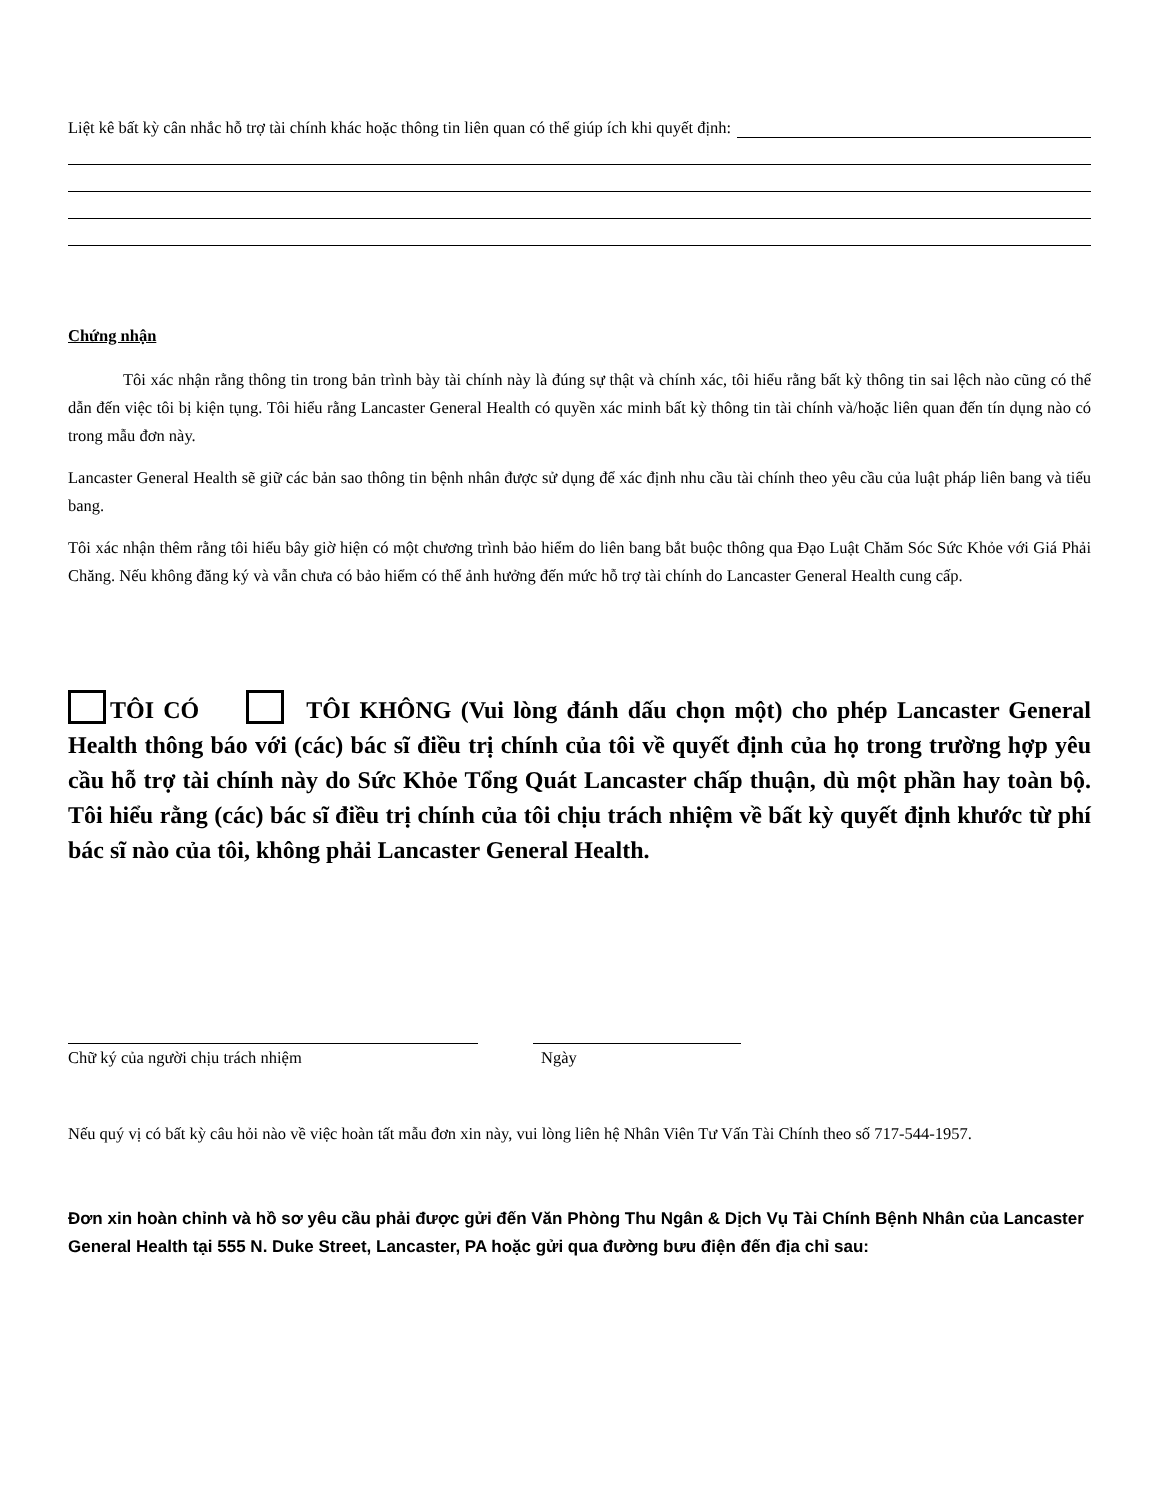Liệt kê bất kỳ cân nhắc hỗ trợ tài chính khác hoặc thông tin liên quan có thể giúp ích khi quyết định:
Chứng nhận
Tôi xác nhận rằng thông tin trong bản trình bày tài chính này là đúng sự thật và chính xác, tôi hiểu rằng bất kỳ thông tin sai lệch nào cũng có thể dẫn đến việc tôi bị kiện tụng. Tôi hiểu rằng Lancaster General Health có quyền xác minh bất kỳ thông tin tài chính và/hoặc liên quan đến tín dụng nào có trong mẫu đơn này.
Lancaster General Health sẽ giữ các bản sao thông tin bệnh nhân được sử dụng để xác định nhu cầu tài chính theo yêu cầu của luật pháp liên bang và tiểu bang.
Tôi xác nhận thêm rằng tôi hiểu bây giờ hiện có một chương trình bảo hiểm do liên bang bắt buộc thông qua Đạo Luật Chăm Sóc Sức Khỏe với Giá Phải Chăng. Nếu không đăng ký và vẫn chưa có bảo hiểm có thể ảnh hưởng đến mức hỗ trợ tài chính do Lancaster General Health cung cấp.
TÔI CÓ TÔI KHÔNG (Vui lòng đánh dấu chọn một) cho phép Lancaster General Health thông báo với (các) bác sĩ điều trị chính của tôi về quyết định của họ trong trường hợp yêu cầu hỗ trợ tài chính này do Sức Khỏe Tổng Quát Lancaster chấp thuận, dù một phần hay toàn bộ. Tôi hiểu rằng (các) bác sĩ điều trị chính của tôi chịu trách nhiệm về bất kỳ quyết định khước từ phí bác sĩ nào của tôi, không phải Lancaster General Health.
Chữ ký của người chịu trách nhiệm Ngày
Nếu quý vị có bất kỳ câu hỏi nào về việc hoàn tất mẫu đơn xin này, vui lòng liên hệ Nhân Viên Tư Vấn Tài Chính theo số 717-544-1957.
Đơn xin hoàn chỉnh và hồ sơ yêu cầu phải được gửi đến Văn Phòng Thu Ngân & Dịch Vụ Tài Chính Bệnh Nhân của Lancaster General Health tại 555 N. Duke Street, Lancaster, PA hoặc gửi qua đường bưu điện đến địa chỉ sau: